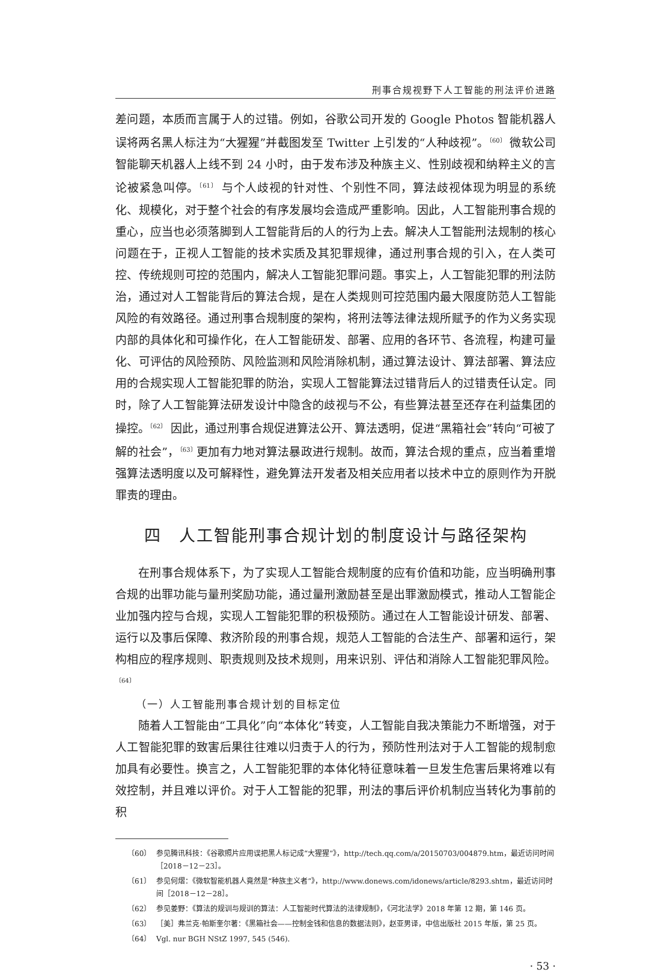刑事合规视野下人工智能的刑法评价进路
差问题，本质而言属于人的过错。例如，谷歌公司开发的 Google Photos 智能机器人误将两名黑人标注为“大猩猩”并截图发至 Twitter 上引发的“人种歧视”。<sup>〔60〕</sup> 微软公司智能聊天机器人上线不到 24 小时，由于发布涉及种族主义、性别歧视和纳粹主义的言论被紧急叫停。<sup>〔61〕</sup> 与个人歧视的针对性、个别性不同，算法歧视体现为明显的系统化、规模化，对于整个社会的有序发展均会造成严重影响。因此，人工智能刑事合规的重心，应当也必须落脚到人工智能背后的人的行为上去。解决人工智能刑法规制的核心问题在于，正视人工智能的技术实质及其犯罪规律，通过刑事合规的引入，在人类可控、传统规则可控的范围内，解决人工智能犯罪问题。事实上，人工智能犯罪的刑法防治，通过对人工智能背后的算法合规，是在人类规则可控范围内最大限度防范人工智能风险的有效路径。通过刑事合规制度的架构，将刑法等法律法规所赋予的作为义务实现内部的具体化和可操作化，在人工智能研发、部署、应用的各环节、各流程，构建可量化、可评估的风险预防、风险监测和风险消除机制，通过算法设计、算法部署、算法应用的合规实现人工智能犯罪的防治，实现人工智能算法过错背后人的过错责任认定。同时，除了人工智能算法研发设计中隐含的歧视与不公，有些算法甚至还存在利益集团的操控。<sup>〔62〕</sup> 因此，通过刑事合规促进算法公开、算法透明，促进“黑箱社会”转向“可被了解的社会”，<sup>〔63〕</sup>更加有力地对算法暴政进行规制。故而，算法合规的重点，应当着重增强算法透明度以及可解释性，避免算法开发者及相关应用者以技术中立的原则作为开脱罪责的理由。
四　人工智能刑事合规计划的制度设计与路径架构
在刑事合规体系下，为了实现人工智能合规制度的应有价值和功能，应当明确刑事合规的出罪功能与量刑奖励功能，通过量刑激励甚至是出罪激励模式，推动人工智能企业加强内控与合规，实现人工智能犯罪的积极预防。通过在人工智能设计研发、部署、运行以及事后保障、救济阶段的刑事合规，规范人工智能的合法生产、部署和运行，架构相应的程序规则、职责规则及技术规则，用来识别、评估和消除人工智能犯罪风险。<sup>〔64〕</sup>
（一）人工智能刑事合规计划的目标定位
随着人工智能由“工具化”向“本体化”转变，人工智能自我决策能力不断增强，对于人工智能犯罪的致害后果往往难以归责于人的行为，预防性刑法对于人工智能的规制愈加具有必要性。换言之，人工智能犯罪的本体化特征意味着一旦发生危害后果将难以有效控制，并且难以评价。对于人工智能的犯罪，刑法的事后评价机制应当转化为事前的积
〔60〕 参见腾讯科技：《谷歌照片应用误把黑人标记成“大猩猩”》，http://tech.qq.com/a/20150703/004879.htm，最近访问时间［2018－12－23］。
〔61〕 参见何熠：《微软智能机器人竟然是“种族主义者”》，http://www.donews.com/idonews/article/8293.shtm，最近访问时间［2018－12－28］。
〔62〕 参见姜野：《算法的规训与规训的算法：人工智能时代算法的法律规制》，《河北法学》2018 年第 12 期，第 146 页。
〔63〕 ［美］弗兰克·帕斯奎尔著：《黑箱社会——控制金钱和信息的数据法则》，赵亚男译，中信出版社 2015 年版，第 25 页。
〔64〕 Vgl. nur BGH NStZ 1997, 545 (546).
· 53 ·